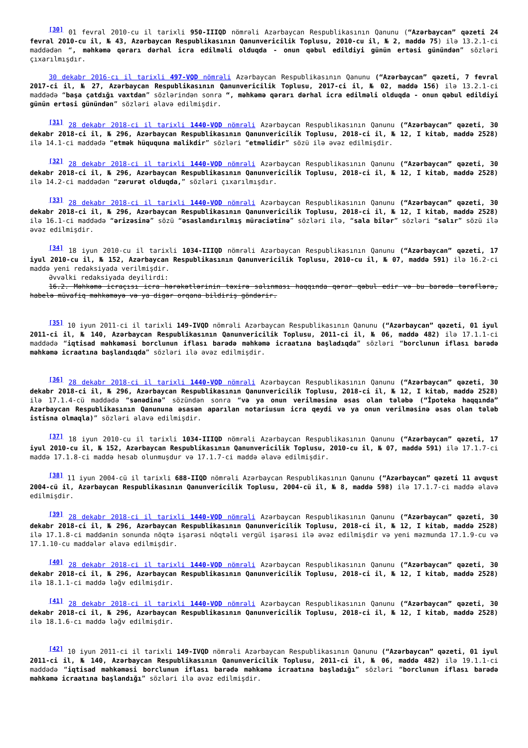<sup>[30]</sup> 01 fevral 2010-cu il tarixli 950-IIIQD nömrəli Azərbaycan Respublikasının Qanunu (“Azərbaycan” qəzeti 24 fevral 2010-cu il, № 43, Azərbaycan Respublikasının Qanunvericilik Toplusu, 2010-cu il, № 2, maddə 75) ilə 13.2.1-ci maddədən “, məhkəmə qərarı dərhal icra edilməli olduqda - onun qəbul edildiyi günün ertəsi günündən” sözləri çıxarılmışdır.
30 dekabr 2016-cı il tarixli 497-VQD nömrəli Azərbaycan Respublikasının Qanunu (“Azərbaycan” qəzeti, 7 fevral 2017-ci il, № 27, Azərbaycan Respublikasının Qanunvericilik Toplusu, 2017-ci il, № 02, maddə 156) ilə 13.2.1-ci maddədə “başa çatdığı vaxtdan” sözlərindən sonra “, məhkəmə qərarı dərhal icra edilməli olduqda - onun qəbul edildiyi günün ertəsi günündən” sözləri əlavə edilmişdir.
<sup>[31]</sup> 28 dekabr 2018-ci il tarixli 1440-VQD nömrəli Azərbaycan Respublikasının Qanunu (“Azərbaycan” qəzeti, 30 dekabr 2018-ci il, № 296, Azərbaycan Respublikasının Qanunvericilik Toplusu, 2018-ci il, № 12, I kitab, maddə 2528) ilə 14.1-ci maddədə “etmək hüququna malikdir” sözləri “etməlidir” sözü ilə əvəz edilmişdir.
<sup>[32]</sup> 28 dekabr 2018-ci il tarixli 1440-VQD nömrəli Azərbaycan Respublikasının Qanunu (“Azərbaycan” qəzeti, 30 dekabr 2018-ci il, № 296, Azərbaycan Respublikasının Qanunvericilik Toplusu, 2018-ci il, № 12, I kitab, maddə 2528) ilə 14.2-ci maddədən “zərurət olduqda,” sözləri çıxarılmışdır.
<sup>[33]</sup> 28 dekabr 2018-ci il tarixli 1440-VQD nömrəli Azərbaycan Respublikasının Qanunu (“Azərbaycan” qəzeti, 30 dekabr 2018-ci il, № 296, Azərbaycan Respublikasının Qanunvericilik Toplusu, 2018-ci il, № 12, I kitab, maddə 2528) ilə 16.1-ci maddədə “ərizəsinə” sözü “əsaslandırılmış müraciətinə” sözləri ilə, “sala bilər” sözləri “salır” sözü ilə əvəz edilmişdir.
<sup>[34]</sup> 18 iyun 2010-cu il tarixli 1034-IIIQD nömrəli Azərbaycan Respublikasının Qanunu (“Azərbaycan” qəzeti, 17 iyul 2010-cu il, № 152, Azərbaycan Respublikasının Qanunvericilik Toplusu, 2010-cu il, № 07, maddə 591) ilə 16.2-ci maddə yeni redaksiyada verilmişdir.
Əvvəlki redaksiyada deyilirdi:
16.2. Məhkəmə icraçısı icra hərəkətlərinin təxirə salınması haqqında qərar qəbul edir və bu barədə tərəflərə, habelə müvafiq məhkəməyə və ya digər orqana bildiriş göndərir.
<sup>[35]</sup> 10 iyun 2011-ci il tarixli 149-IVQD nömrəli Azərbaycan Respublikasının Qanunu (“Azərbaycan” qəzeti, 01 iyul 2011-ci il, № 140, Azərbaycan Respublikasının Qanunvericilik Toplusu, 2011-ci il, № 06, maddə 482) ilə 17.1.1-ci maddədə “iqtisad məhkəməsi borclunun iflası barədə məhkəmə icraatına başladıqda” sözləri “borclunun iflası barədə məhkəmə icraatına başlandıqda” sözləri ilə əvəz edilmişdir.
<sup>[36]</sup> 28 dekabr 2018-ci il tarixli 1440-VQD nömrəli Azərbaycan Respublikasının Qanunu (“Azərbaycan” qəzeti, 30 dekabr 2018-ci il, № 296, Azərbaycan Respublikasının Qanunvericilik Toplusu, 2018-ci il, № 12, I kitab, maddə 2528) ilə 17.1.4-cü maddədə “sənədinə” sözündən sonra “və ya onun verilməsinə əsas olan tələbə (“İpoteka haqqında” Azərbaycan Respublikasının Qanununa əsasən aparılan notariusun icra qeydi və ya onun verilməsinə əsas olan tələb istisna olmaqla)” sözləri əlavə edilmişdir.
<sup>[37]</sup> 18 iyun 2010-cu il tarixli 1034-IIIQD nömrəli Azərbaycan Respublikasının Qanunu (“Azərbaycan” qəzeti, 17 iyul 2010-cu il, № 152, Azərbaycan Respublikasının Qanunvericilik Toplusu, 2010-cu il, № 07, maddə 591) ilə 17.1.7-ci maddə 17.1.8-ci maddə hesab olunmuşdur və 17.1.7-ci maddə əlavə edilmişdir.
<sup>[38]</sup> 11 iyun 2004-cü il tarixli 688-IIQD nömrəli Azərbaycan Respublikasının Qanunu (“Azərbaycan” qəzeti 11 avqust 2004-cü il, Azərbaycan Respublikasının Qanunvericilik Toplusu, 2004-cü il, № 8, maddə 598) ilə 17.1.7-ci maddə əlavə edilmişdir.
<sup>[39]</sup> 28 dekabr 2018-ci il tarixli 1440-VQD nömrəli Azərbaycan Respublikasının Qanunu (“Azərbaycan” qəzeti, 30 dekabr 2018-ci il, № 296, Azərbaycan Respublikasının Qanunvericilik Toplusu, 2018-ci il, № 12, I kitab, maddə 2528) ilə 17.1.8-ci maddənin sonunda nöqtə işarəsi nöqtəli vergül işarəsi ilə əvəz edilmişdir və yeni məzmunda 17.1.9-cu və 17.1.10-cu maddələr əlavə edilmişdir.
<sup>[40]</sup> 28 dekabr 2018-ci il tarixli 1440-VQD nömrəli Azərbaycan Respublikasının Qanunu (“Azərbaycan” qəzeti, 30 dekabr 2018-ci il, № 296, Azərbaycan Respublikasının Qanunvericilik Toplusu, 2018-ci il, № 12, I kitab, maddə 2528) ilə 18.1.1-ci maddə ləğv edilmişdir.
<sup>[41]</sup> 28 dekabr 2018-ci il tarixli 1440-VQD nömrəli Azərbaycan Respublikasının Qanunu (“Azərbaycan” qəzeti, 30 dekabr 2018-ci il, № 296, Azərbaycan Respublikasının Qanunvericilik Toplusu, 2018-ci il, № 12, I kitab, maddə 2528) ilə 18.1.6-cı maddə ləğv edilmişdir.
<sup>[42]</sup> 10 iyun 2011-ci il tarixli 149-IVQD nömrəli Azərbaycan Respublikasının Qanunu (“Azərbaycan” qəzeti, 01 iyul 2011-ci il, № 140, Azərbaycan Respublikasının Qanunvericilik Toplusu, 2011-ci il, № 06, maddə 482) ilə 19.1.1-ci maddədə “iqtisad məhkəməsi borclunun iflası barədə məhkəmə icraatına başladığı” sözləri “borclunun iflası barədə məhkəmə icraatına başlandığı” sözləri ilə əvəz edilmişdir.